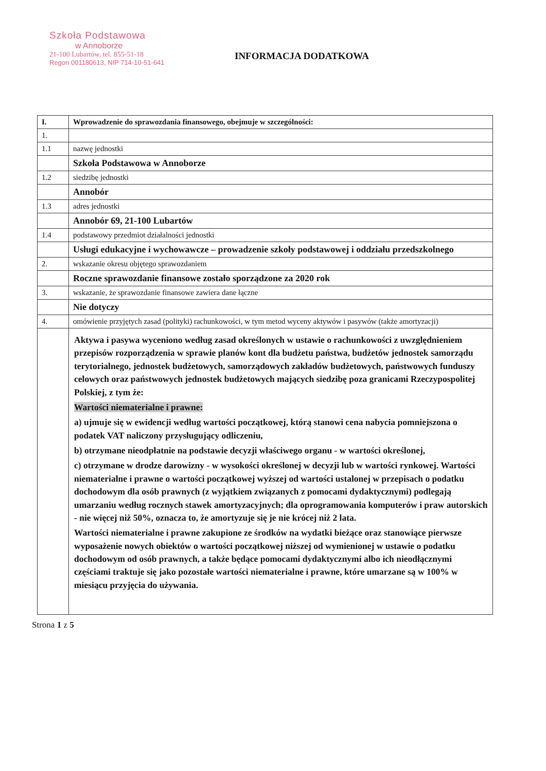Szkoła Podstawowa
w Annoborze
21-100 Lubartów, tel. 855-51-18
Regon 001180613, NIP 714-10-51-641
INFORMACJA DODATKOWA
| I. | Wprowadzenie do sprawozdania finansowego, obejmuje w szczególności: |
| 1. | |
| 1.1 | nazwę jednostki |
| | Szkoła Podstawowa w Annoborze |
| 1.2 | siedzibę jednostki |
| | Annobór |
| 1.3 | adres jednostki |
| | Annobór 69, 21-100 Lubartów |
| 1.4 | podstawowy przedmiot działalności jednostki |
| | Usługi edukacyjne i wychowawcze – prowadzenie szkoły podstawowej i oddziału przedszkolnego |
| 2. | wskazanie okresu objętego sprawozdaniem |
| | Roczne sprawozdanie finansowe zostało sporządzone za 2020 rok |
| 3. | wskazanie, że sprawozdanie finansowe zawiera dane łączne |
| | Nie dotyczy |
| 4. | omówienie przyjętych zasad (polityki) rachunkowości, w tym metod wyceny aktywów i pasywów (także amortyzacji) |
| | Aktywa i pasywa wyceniono według zasad określonych w ustawie o rachunkowości z uwzględnieniem przepisów rozporządzenia w sprawie planów kont dla budżetu państwa, budżetów jednostek samorządu terytorialnego, jednostek budżetowych, samorządowych zakładów budżetowych, państwowych funduszy celowych oraz państwowych jednostek budżetowych mających siedzibę poza granicami Rzeczypospolitej Polskiej, z tym że: Wartości niematerialne i prawne: a) ujmuje się w ewidencji według wartości początkowej, którą stanowi cena nabycia pomniejszona o podatek VAT naliczony przysługujący odliczeniu, b) otrzymane nieodpłatnie na podstawie decyzji właściwego organu - w wartości określonej, c) otrzymane w drodze darowizny - w wysokości określonej w decyzji lub w wartości rynkowej. Wartości niematerialne i prawne o wartości początkowej wyższej od wartości ustalonej w przepisach o podatku dochodowym dla osób prawnych (z wyjątkiem związanych z pomocami dydaktycznymi) podlegają umarzaniu według rocznych stawek amortyzacyjnych; dla oprogramowania komputerów i praw autorskich - nie więcej niż 50%, oznacza to, że amortyzuje się je nie krócej niż 2 lata. Wartości niematerialne i prawne zakupione ze środków na wydatki bieżące oraz stanowiące pierwsze wyposażenie nowych obiektów o wartości początkowej niższej od wymienionej w ustawie o podatku dochodowym od osób prawnych, a także będące pomocami dydaktycznymi albo ich nieodłącznymi częściami traktuje się jako pozostałe wartości niematerialne i prawne, które umarzane są w 100% w miesiącu przyjęcia do używania. |
Strona 1 z 5